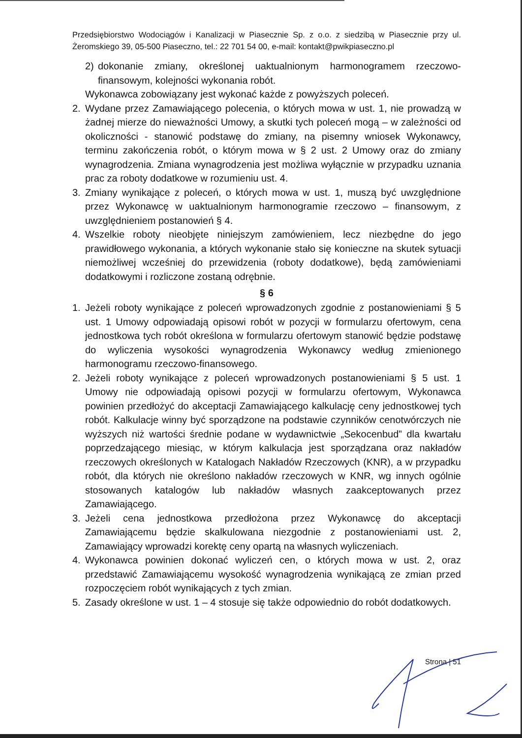Przedsiębiorstwo Wodociągów i Kanalizacji w Piasecznie Sp. z o.o. z siedzibą w Piasecznie przy ul. Żeromskiego 39, 05-500 Piaseczno, tel.: 22 701 54 00, e-mail: kontakt@pwikpiaseczno.pl
2) dokonanie zmiany, określonej uaktualnionym harmonogramem rzeczowo-finansowym, kolejności wykonania robót.
Wykonawca zobowiązany jest wykonać każde z powyższych poleceń.
2. Wydane przez Zamawiającego polecenia, o których mowa w ust. 1, nie prowadzą w żadnej mierze do nieważności Umowy, a skutki tych poleceń mogą – w zależności od okoliczności - stanowić podstawę do zmiany, na pisemny wniosek Wykonawcy, terminu zakończenia robót, o którym mowa w § 2 ust. 2 Umowy oraz do zmiany wynagrodzenia. Zmiana wynagrodzenia jest możliwa wyłącznie w przypadku uznania prac za roboty dodatkowe w rozumieniu ust. 4.
3. Zmiany wynikające z poleceń, o których mowa w ust. 1, muszą być uwzględnione przez Wykonawcę w uaktualnionym harmonogramie rzeczowo – finansowym, z uwzględnieniem postanowień § 4.
4. Wszelkie roboty nieobjęte niniejszym zamówieniem, lecz niezbędne do jego prawidłowego wykonania, a których wykonanie stało się konieczne na skutek sytuacji niemożliwej wcześniej do przewidzenia (roboty dodatkowe), będą zamówieniami dodatkowymi i rozliczone zostaną odrębnie.
§ 6
1. Jeżeli roboty wynikające z poleceń wprowadzonych zgodnie z postanowieniami § 5 ust. 1 Umowy odpowiadają opisowi robót w pozycji w formularzu ofertowym, cena jednostkowa tych robót określona w formularzu ofertowym stanowić będzie podstawę do wyliczenia wysokości wynagrodzenia Wykonawcy według zmienionego harmonogramu rzeczowo-finansowego.
2. Jeżeli roboty wynikające z poleceń wprowadzonych postanowieniami § 5 ust. 1 Umowy nie odpowiadają opisowi pozycji w formularzu ofertowym, Wykonawca powinien przedłożyć do akceptacji Zamawiającego kalkulację ceny jednostkowej tych robót. Kalkulacje winny być sporządzone na podstawie czynników cenotwórczych nie wyższych niż wartości średnie podane w wydawnictwie „Sekocenbud” dla kwartału poprzedzającego miesiąc, w którym kalkulacja jest sporządzana oraz nakładów rzeczowych określonych w Katalogach Nakładów Rzeczowych (KNR), a w przypadku robót, dla których nie określono nakładów rzeczowych w KNR, wg innych ogólnie stosowanych katalogów lub nakładów własnych zaakceptowanych przez Zamawiającego.
3. Jeżeli cena jednostkowa przedłożona przez Wykonawcę do akceptacji Zamawiającemu będzie skalkulowana niezgodnie z postanowieniami ust. 2, Zamawiający wprowadzi korektę ceny opartą na własnych wyliczeniach.
4. Wykonawca powinien dokonać wyliczeń cen, o których mowa w ust. 2, oraz przedstawić Zamawiającemu wysokość wynagrodzenia wynikającą ze zmian przed rozpoczęciem robót wynikających z tych zmian.
5. Zasady określone w ust. 1 – 4 stosuje się także odpowiednio do robót dodatkowych.
Strona | 51